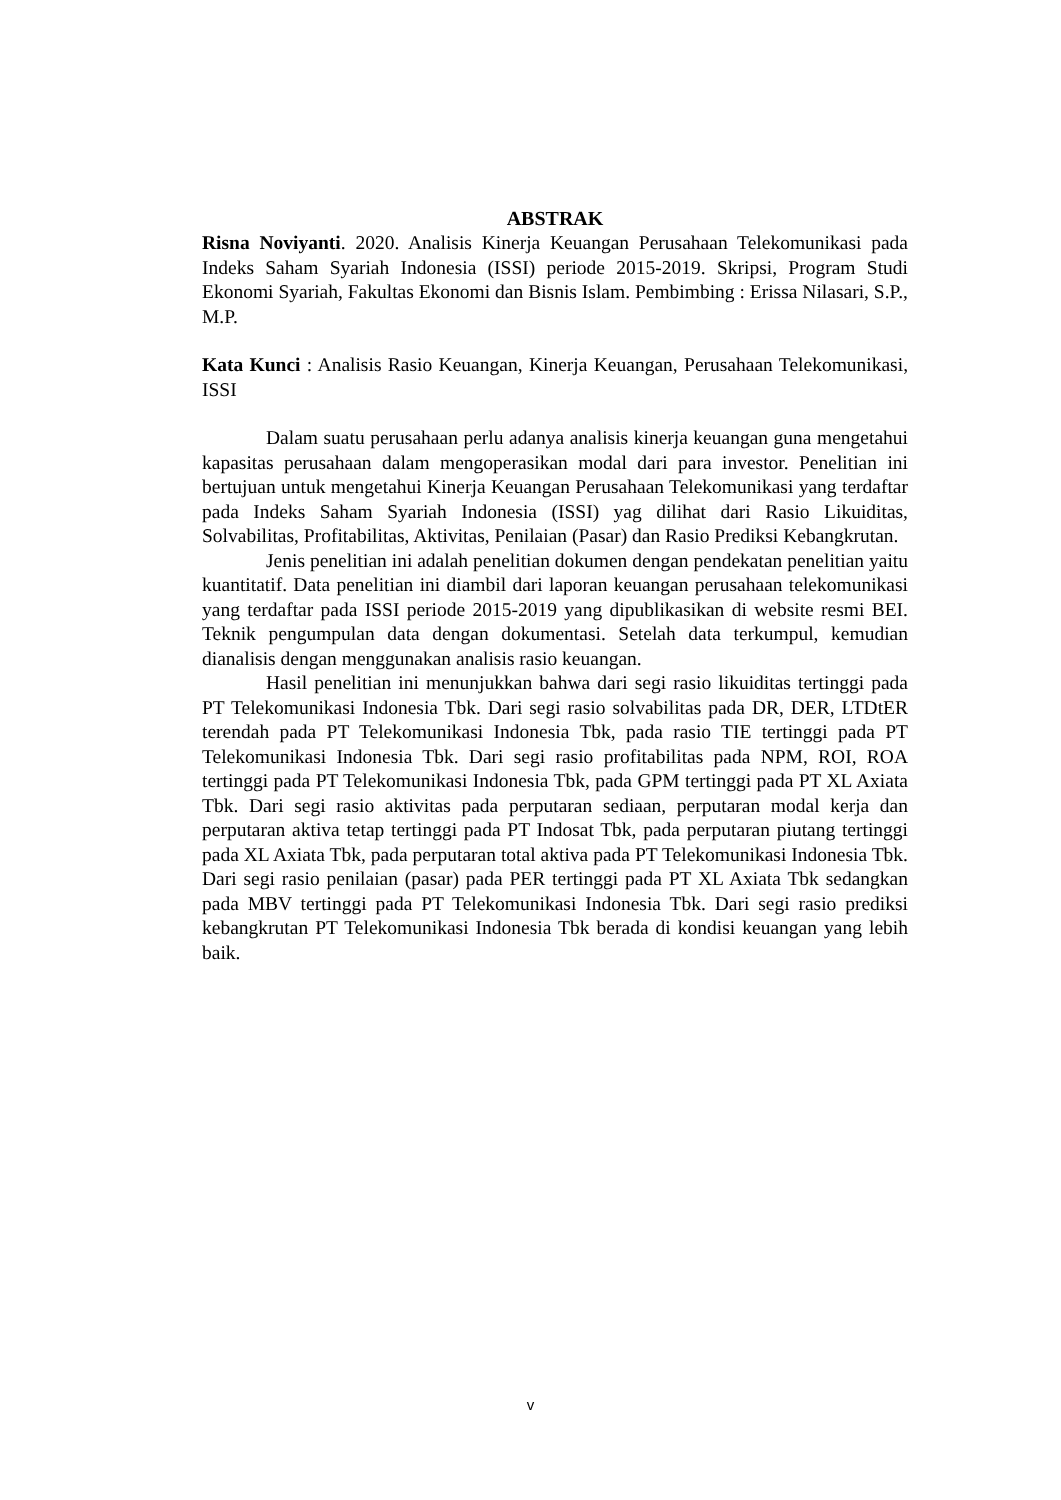ABSTRAK
Risna Noviyanti. 2020. Analisis Kinerja Keuangan Perusahaan Telekomunikasi pada Indeks Saham Syariah Indonesia (ISSI) periode 2015-2019. Skripsi, Program Studi Ekonomi Syariah, Fakultas Ekonomi dan Bisnis Islam. Pembimbing : Erissa Nilasari, S.P., M.P.
Kata Kunci : Analisis Rasio Keuangan, Kinerja Keuangan, Perusahaan Telekomunikasi, ISSI
Dalam suatu perusahaan perlu adanya analisis kinerja keuangan guna mengetahui kapasitas perusahaan dalam mengoperasikan modal dari para investor. Penelitian ini bertujuan untuk mengetahui Kinerja Keuangan Perusahaan Telekomunikasi yang terdaftar pada Indeks Saham Syariah Indonesia (ISSI) yag dilihat dari Rasio Likuiditas, Solvabilitas, Profitabilitas, Aktivitas, Penilaian (Pasar) dan Rasio Prediksi Kebangkrutan.
Jenis penelitian ini adalah penelitian dokumen dengan pendekatan penelitian yaitu kuantitatif. Data penelitian ini diambil dari laporan keuangan perusahaan telekomunikasi yang terdaftar pada ISSI periode 2015-2019 yang dipublikasikan di website resmi BEI. Teknik pengumpulan data dengan dokumentasi. Setelah data terkumpul, kemudian dianalisis dengan menggunakan analisis rasio keuangan.
Hasil penelitian ini menunjukkan bahwa dari segi rasio likuiditas tertinggi pada PT Telekomunikasi Indonesia Tbk. Dari segi rasio solvabilitas pada DR, DER, LTDtER terendah pada PT Telekomunikasi Indonesia Tbk, pada rasio TIE tertinggi pada PT Telekomunikasi Indonesia Tbk. Dari segi rasio profitabilitas pada NPM, ROI, ROA tertinggi pada PT Telekomunikasi Indonesia Tbk, pada GPM tertinggi pada PT XL Axiata Tbk. Dari segi rasio aktivitas pada perputaran sediaan, perputaran modal kerja dan perputaran aktiva tetap tertinggi pada PT Indosat Tbk, pada perputaran piutang tertinggi pada XL Axiata Tbk, pada perputaran total aktiva pada PT Telekomunikasi Indonesia Tbk. Dari segi rasio penilaian (pasar) pada PER tertinggi pada PT XL Axiata Tbk sedangkan pada MBV tertinggi pada PT Telekomunikasi Indonesia Tbk. Dari segi rasio prediksi kebangkrutan PT Telekomunikasi Indonesia Tbk berada di kondisi keuangan yang lebih baik.
v